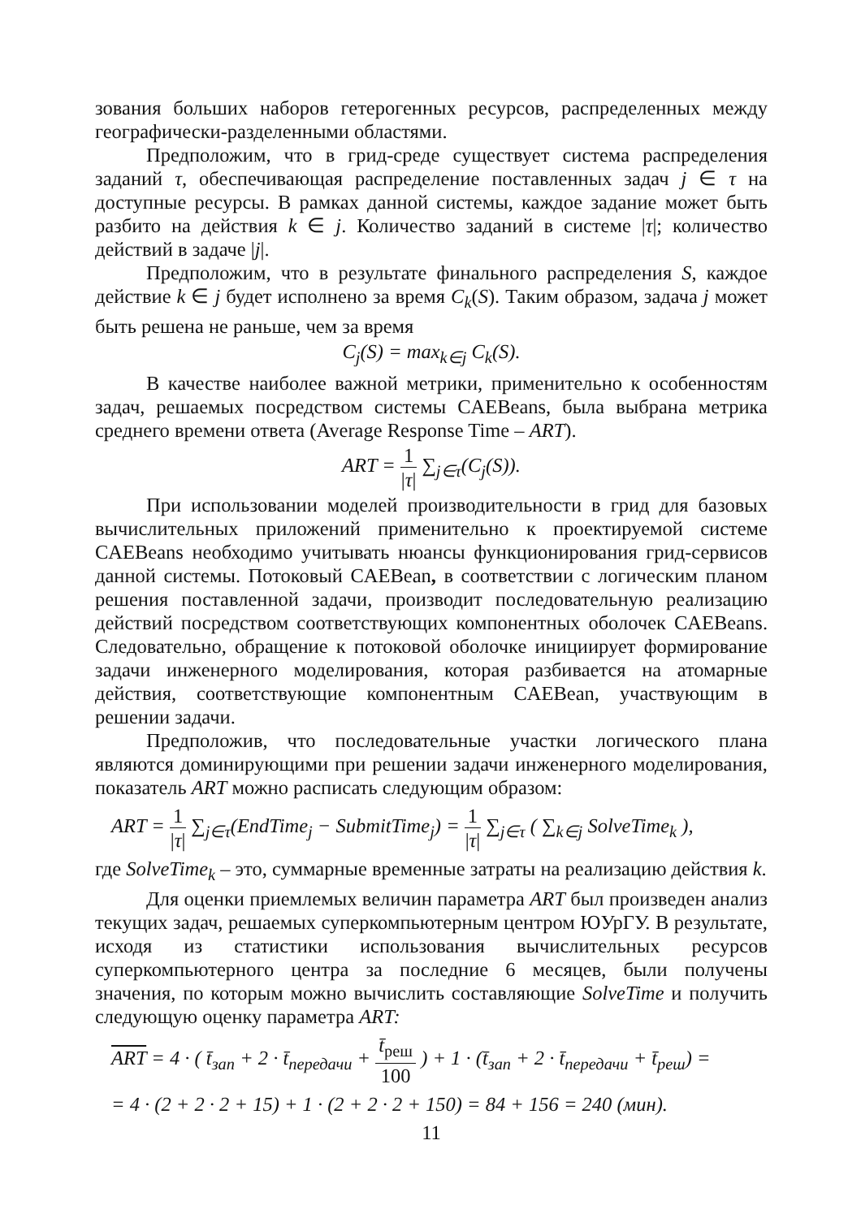зования больших наборов гетерогенных ресурсов, распределенных между географически-разделенными областями.
Предположим, что в грид-среде существует система распределения заданий τ, обеспечивающая распределение поставленных задач j ∈ τ на доступные ресурсы. В рамках данной системы, каждое задание может быть разбито на действия k ∈ j. Количество заданий в системе |τ|; количество действий в задаче |j|.
Предположим, что в результате финального распределения S, каждое действие k ∈ j будет исполнено за время C<sub>k</sub>(S). Таким образом, задача j может быть решена не раньше, чем за время
C<sub>j</sub>(S) = max<sub>k∈j</sub> C<sub>k</sub>(S).
В качестве наиболее важной метрики, применительно к особенностям задач, решаемых посредством системы CAEBeans, была выбрана метрика среднего времени ответа (Average Response Time – ART).
ART = 1 |τ| ∑<sub>j∈τ</sub>(C<sub>j</sub>(S)).
При использовании моделей производительности в грид для базовых вычислительных приложений применительно к проектируемой системе CAEBeans необходимо учитывать нюансы функционирования грид-сервисов данной системы. Потоковый CAEBean, в соответствии с логическим планом решения поставленной задачи, производит последовательную реализацию действий посредством соответствующих компонентных оболочек CAEBeans. Следовательно, обращение к потоковой оболочке инициирует формирование задачи инженерного моделирования, которая разбивается на атомарные действия, соответствующие компонентным CAEBean, участвующим в решении задачи.
Предположив, что последовательные участки логического плана являются доминирующими при решении задачи инженерного моделирования, показатель ART можно расписать следующим образом:
ART = 1 |τ| ∑<sub>j∈τ</sub>(EndTime<sub>j</sub> − SubmitTime<sub>j</sub>) = 1 |τ| ∑<sub>j∈τ</sub> ( ∑<sub>k∈j</sub> SolveTime<sub>k</sub> ),
где SolveTime<sub>k</sub> – это, суммарные временные затраты на реализацию действия k.
Для оценки приемлемых величин параметра ART был произведен анализ текущих задач, решаемых суперкомпьютерным центром ЮУрГУ. В результате, исходя из статистики использования вычислительных ресурсов суперкомпьютерного центра за последние 6 месяцев, были получены значения, по которым можно вычислить составляющие SolveTime и получить следующую оценку параметра ART:
ART = 4 · ( t̄<sub>зап</sub> + 2 · t̄<sub>передачи</sub> + t̄<sub>реш</sub> 100 ) + 1 · (t̄<sub>зап</sub> + 2 · t̄<sub>передачи</sub> + t̄<sub>реш</sub>) =
= 4 · (2 + 2 · 2 + 15) + 1 · (2 + 2 · 2 + 150) = 84 + 156 = 240 (мин).
11